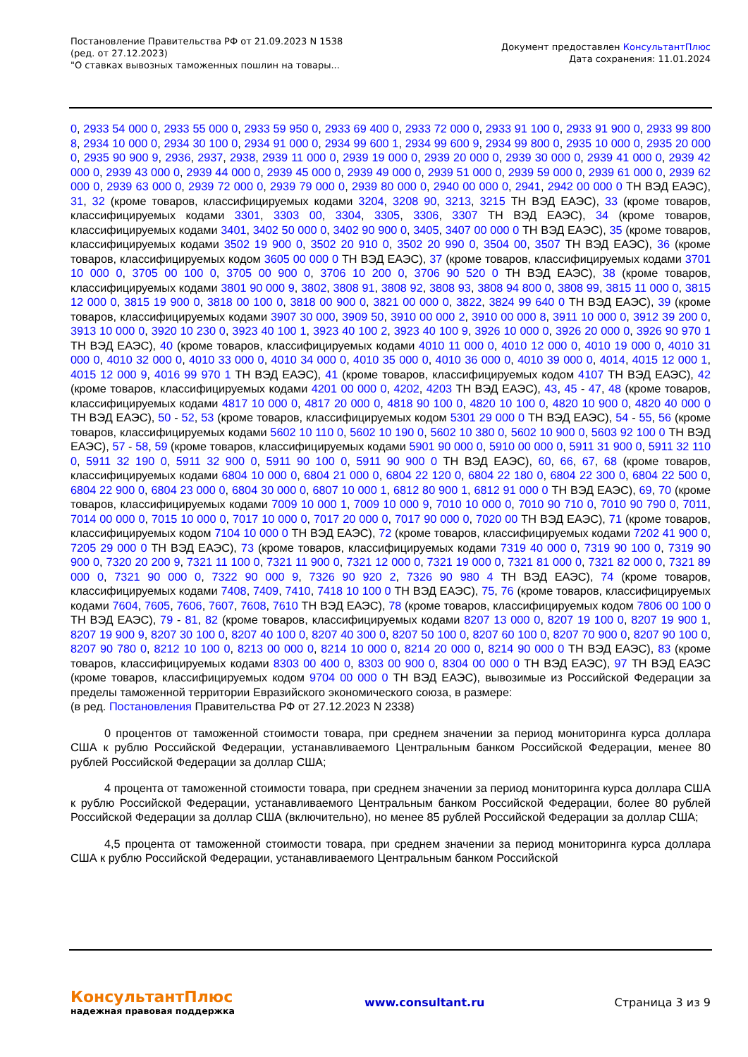Постановление Правительства РФ от 21.09.2023 N 1538
(ред. от 27.12.2023)
"О ставках вывозных таможенных пошлин на товары...
Документ предоставлен КонсультантПлюс
Дата сохранения: 11.01.2024
0, 2933 54 000 0, 2933 55 000 0, 2933 59 950 0, 2933 69 400 0, 2933 72 000 0, 2933 91 100 0, 2933 91 900 0, 2933 99 800 8, 2934 10 000 0, 2934 30 100 0, 2934 91 000 0, 2934 99 600 1, 2934 99 600 9, 2934 99 800 0, 2935 10 000 0, 2935 20 000 0, 2935 90 900 9, 2936, 2937, 2938, 2939 11 000 0, 2939 19 000 0, 2939 20 000 0, 2939 30 000 0, 2939 41 000 0, 2939 42 000 0, 2939 43 000 0, 2939 44 000 0, 2939 45 000 0, 2939 49 000 0, 2939 51 000 0, 2939 59 000 0, 2939 61 000 0, 2939 62 000 0, 2939 63 000 0, 2939 72 000 0, 2939 79 000 0, 2939 80 000 0, 2940 00 000 0, 2941, 2942 00 000 0 ТН ВЭД ЕАЭС), 31, 32 (кроме товаров, классифицируемых кодами 3204, 3208 90, 3213, 3215 ТН ВЭД ЕАЭС), 33 (кроме товаров, классифицируемых кодами 3301, 3303 00, 3304, 3305, 3306, 3307 ТН ВЭД ЕАЭС), 34 (кроме товаров, классифицируемых кодами 3401, 3402 50 000 0, 3402 90 900 0, 3405, 3407 00 000 0 ТН ВЭД ЕАЭС), 35 (кроме товаров, классифицируемых кодами 3502 19 900 0, 3502 20 910 0, 3502 20 990 0, 3504 00, 3507 ТН ВЭД ЕАЭС), 36 (кроме товаров, классифицируемых кодом 3605 00 000 0 ТН ВЭД ЕАЭС), 37 (кроме товаров, классифицируемых кодами 3701 10 000 0, 3705 00 100 0, 3705 00 900 0, 3706 10 200 0, 3706 90 520 0 ТН ВЭД ЕАЭС), 38 (кроме товаров, классифицируемых кодами 3801 90 000 9, 3802, 3808 91, 3808 92, 3808 93, 3808 94 800 0, 3808 99, 3815 11 000 0, 3815 12 000 0, 3815 19 900 0, 3818 00 100 0, 3818 00 900 0, 3821 00 000 0, 3822, 3824 99 640 0 ТН ВЭД ЕАЭС), 39 (кроме товаров, классифицируемых кодами 3907 30 000, 3909 50, 3910 00 000 2, 3910 00 000 8, 3911 10 000 0, 3912 39 200 0, 3913 10 000 0, 3920 10 230 0, 3923 40 100 1, 3923 40 100 2, 3923 40 100 9, 3926 10 000 0, 3926 20 000 0, 3926 90 970 1 ТН ВЭД ЕАЭС), 40 (кроме товаров, классифицируемых кодами 4010 11 000 0, 4010 12 000 0, 4010 19 000 0, 4010 31 000 0, 4010 32 000 0, 4010 33 000 0, 4010 34 000 0, 4010 35 000 0, 4010 36 000 0, 4010 39 000 0, 4014, 4015 12 000 1, 4015 12 000 9, 4016 99 970 1 ТН ВЭД ЕАЭС), 41 (кроме товаров, классифицируемых кодом 4107 ТН ВЭД ЕАЭС), 42 (кроме товаров, классифицируемых кодами 4201 00 000 0, 4202, 4203 ТН ВЭД ЕАЭС), 43, 45 - 47, 48 (кроме товаров, классифицируемых кодами 4817 10 000 0, 4817 20 000 0, 4818 90 100 0, 4820 10 100 0, 4820 10 900 0, 4820 40 000 0 ТН ВЭД ЕАЭС), 50 - 52, 53 (кроме товаров, классифицируемых кодом 5301 29 000 0 ТН ВЭД ЕАЭС), 54 - 55, 56 (кроме товаров, классифицируемых кодами 5602 10 110 0, 5602 10 190 0, 5602 10 380 0, 5602 10 900 0, 5603 92 100 0 ТН ВЭД ЕАЭС), 57 - 58, 59 (кроме товаров, классифицируемых кодами 5901 90 000 0, 5910 00 000 0, 5911 31 900 0, 5911 32 110 0, 5911 32 190 0, 5911 32 900 0, 5911 90 100 0, 5911 90 900 0 ТН ВЭД ЕАЭС), 60, 66, 67, 68 (кроме товаров, классифицируемых кодами 6804 10 000 0, 6804 21 000 0, 6804 22 120 0, 6804 22 180 0, 6804 22 300 0, 6804 22 500 0, 6804 22 900 0, 6804 23 000 0, 6804 30 000 0, 6807 10 000 1, 6812 80 900 1, 6812 91 000 0 ТН ВЭД ЕАЭС), 69, 70 (кроме товаров, классифицируемых кодами 7009 10 000 1, 7009 10 000 9, 7010 10 000 0, 7010 90 710 0, 7010 90 790 0, 7011, 7014 00 000 0, 7015 10 000 0, 7017 10 000 0, 7017 20 000 0, 7017 90 000 0, 7020 00 ТН ВЭД ЕАЭС), 71 (кроме товаров, классифицируемых кодом 7104 10 000 0 ТН ВЭД ЕАЭС), 72 (кроме товаров, классифицируемых кодами 7202 41 900 0, 7205 29 000 0 ТН ВЭД ЕАЭС), 73 (кроме товаров, классифицируемых кодами 7319 40 000 0, 7319 90 100 0, 7319 90 900 0, 7320 20 200 9, 7321 11 100 0, 7321 11 900 0, 7321 12 000 0, 7321 19 000 0, 7321 81 000 0, 7321 82 000 0, 7321 89 000 0, 7321 90 000 0, 7322 90 000 9, 7326 90 920 2, 7326 90 980 4 ТН ВЭД ЕАЭС), 74 (кроме товаров, классифицируемых кодами 7408, 7409, 7410, 7418 10 100 0 ТН ВЭД ЕАЭС), 75, 76 (кроме товаров, классифицируемых кодами 7604, 7605, 7606, 7607, 7608, 7610 ТН ВЭД ЕАЭС), 78 (кроме товаров, классифицируемых кодом 7806 00 100 0 ТН ВЭД ЕАЭС), 79 - 81, 82 (кроме товаров, классифицируемых кодами 8207 13 000 0, 8207 19 100 0, 8207 19 900 1, 8207 19 900 9, 8207 30 100 0, 8207 40 100 0, 8207 40 300 0, 8207 50 100 0, 8207 60 100 0, 8207 70 900 0, 8207 90 100 0, 8207 90 780 0, 8212 10 100 0, 8213 00 000 0, 8214 10 000 0, 8214 20 000 0, 8214 90 000 0 ТН ВЭД ЕАЭС), 83 (кроме товаров, классифицируемых кодами 8303 00 400 0, 8303 00 900 0, 8304 00 000 0 ТН ВЭД ЕАЭС), 97 ТН ВЭД ЕАЭС (кроме товаров, классифицируемых кодом 9704 00 000 0 ТН ВЭД ЕАЭС), вывозимые из Российской Федерации за пределы таможенной территории Евразийского экономического союза, в размере:
(в ред. Постановления Правительства РФ от 27.12.2023 N 2338)
0 процентов от таможенной стоимости товара, при среднем значении за период мониторинга курса доллара США к рублю Российской Федерации, устанавливаемого Центральным банком Российской Федерации, менее 80 рублей Российской Федерации за доллар США;
4 процента от таможенной стоимости товара, при среднем значении за период мониторинга курса доллара США к рублю Российской Федерации, устанавливаемого Центральным банком Российской Федерации, более 80 рублей Российской Федерации за доллар США (включительно), но менее 85 рублей Российской Федерации за доллар США;
4,5 процента от таможенной стоимости товара, при среднем значении за период мониторинга курса доллара США к рублю Российской Федерации, устанавливаемого Центральным банком Российской
КонсультантПлюс
надежная правовая поддержка
www.consultant.ru Страница 3 из 9